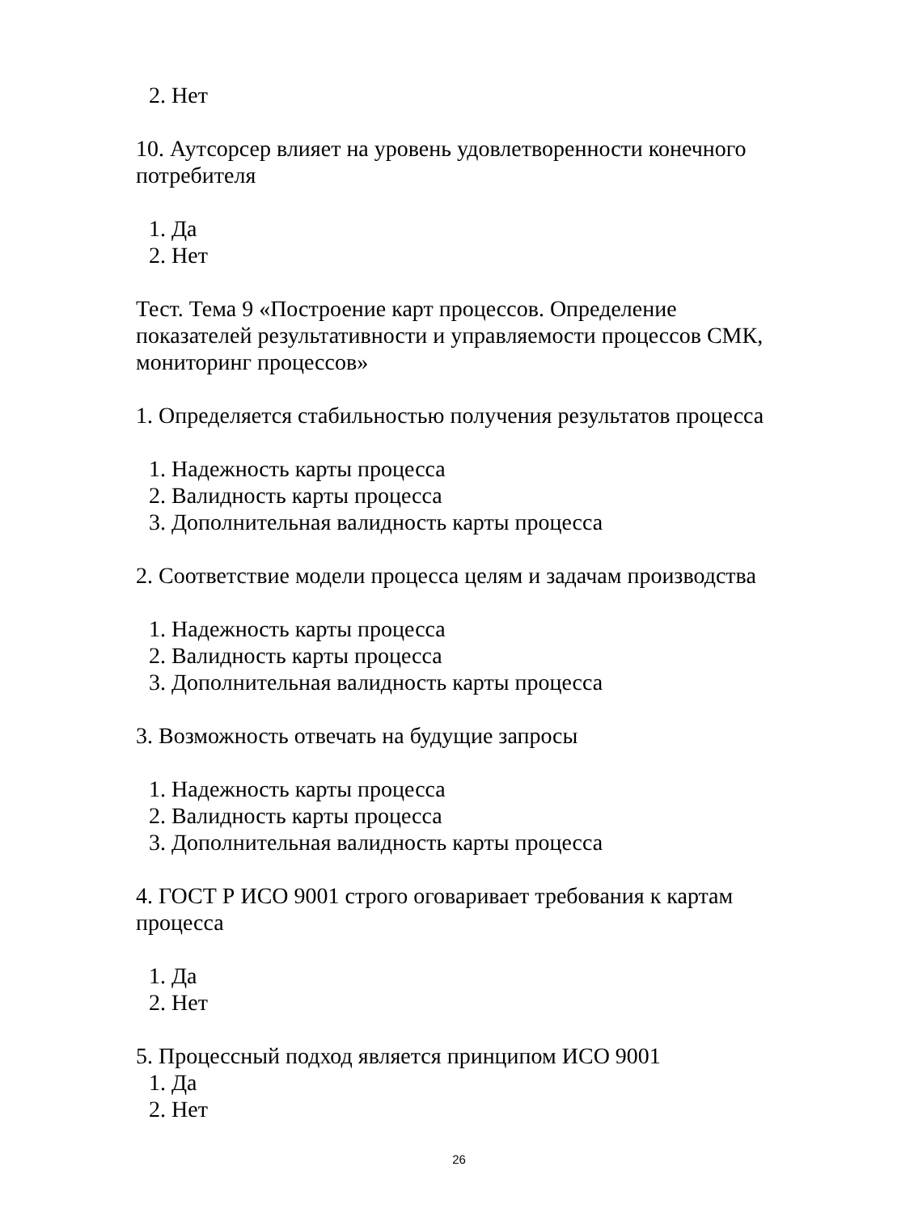2. Нет
10. Аутсорсер влияет на уровень удовлетворенности конечного потребителя
1. Да
2. Нет
Тест. Тема 9 «Построение карт процессов. Определение показателей результативности и управляемости процессов СМК, мониторинг процессов»
1. Определяется стабильностью получения результатов процесса
1. Надежность карты процесса
2. Валидность карты процесса
3. Дополнительная валидность карты процесса
2. Соответствие модели процесса целям и задачам производства
1. Надежность карты процесса
2. Валидность карты процесса
3. Дополнительная валидность карты процесса
3. Возможность отвечать на будущие запросы
1. Надежность карты процесса
2. Валидность карты процесса
3. Дополнительная валидность карты процесса
4. ГОСТ Р ИСО 9001 строго оговаривает требования к картам процесса
1. Да
2. Нет
5. Процессный подход является принципом ИСО 9001
1. Да
2. Нет
26